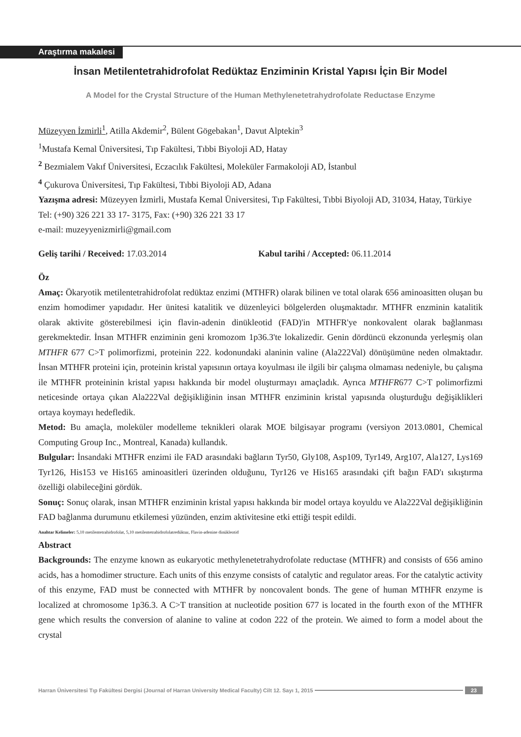Araştırma makalesi
İnsan Metilentetrahidrofolat Redüktaz Enziminin Kristal Yapısı İçin Bir Model
A Model for the Crystal Structure of the Human Methylenetetrahydrofolate Reductase Enzyme
Müzeyyen İzmirli<sup>1</sup>, Atilla Akdemir<sup>2</sup>, Bülent Gögebakan<sup>1</sup>, Davut Alptekin<sup>3</sup>
<sup>1</sup> Mustafa Kemal Üniversitesi, Tıp Fakültesi, Tıbbi Biyoloji AD, Hatay
<sup>2</sup> Bezmialem Vakıf Üniversitesi, Eczacılık Fakültesi, Moleküler Farmakoloji AD, İstanbul
<sup>4</sup> Çukurova Üniversitesi, Tıp Fakültesi, Tıbbi Biyoloji AD, Adana
Yazışma adresi: Müzeyyen İzmirli, Mustafa Kemal Üniversitesi, Tıp Fakültesi, Tıbbi Biyoloji AD, 31034, Hatay, Türkiye Tel: (+90) 326 221 33 17- 3175, Fax: (+90) 326 221 33 17
e-mail: muzeyyenizmirli@gmail.com
Geliş tarihi / Received: 17.03.2014 Kabul tarihi / Accepted: 06.11.2014
Öz
Amaç: Ökaryotik metilentetrahidrofolat redüktaz enzimi (MTHFR) olarak bilinen ve total olarak 656 aminoasitten oluşan bu enzim homodimer yapıdadır. Her ünitesi katalitik ve düzenleyici bölgelerden oluşmaktadır. MTHFR enzminin katalitik olarak aktivite gösterebilmesi için flavin-adenin dinükleotid (FAD)'in MTHFR'ye nonkovalent olarak bağlanması gerekmektedir. İnsan MTHFR enziminin geni kromozom 1p36.3'te lokalizedir. Genin dördüncü ekzonunda yerleşmiş olan MTHFR 677 C>T polimorfizmi, proteinin 222. kodonundaki alaninin valine (Ala222Val) dönüşümüne neden olmaktadır. İnsan MTHFR proteini için, proteinin kristal yapısının ortaya koyulması ile ilgili bir çalışma olmaması nedeniyle, bu çalışma ile MTHFR proteininin kristal yapısı hakkında bir model oluşturmayı amaçladık. Ayrıca MTHFR677 C>T polimorfizmi neticesinde ortaya çıkan Ala222Val değişikliğinin insan MTHFR enziminin kristal yapısında oluşturduğu değişiklikleri ortaya koymayı hedefledik.
Metod: Bu amaçla, moleküler modelleme teknikleri olarak MOE bilgisayar programı (versiyon 2013.0801, Chemical Computing Group Inc., Montreal, Kanada) kullandık.
Bulgular: İnsandaki MTHFR enzimi ile FAD arasındaki bağların Tyr50, Gly108, Asp109, Tyr149, Arg107, Ala127, Lys169 Tyr126, His153 ve His165 aminoasitleri üzerinden olduğunu, Tyr126 ve His165 arasındaki çift bağın FAD'ı sıkıştırma özelliği olabileceğini gördük.
Sonuç: Sonuç olarak, insan MTHFR enziminin kristal yapısı hakkında bir model ortaya koyuldu ve Ala222Val değişikliğinin FAD bağlanma durumunu etkilemesi yüzünden, enzim aktivitesine etki ettiği tespit edildi.
Anahtar Kelimeler: 5,10 metilentetrahidrofolat, 5,10 metilentetrahidrofolatredüktaz, Flavin-adenine dinükleotid
Abstract
Backgrounds: The enzyme known as eukaryotic methylenetetrahydrofolate reductase (MTHFR) and consists of 656 amino acids, has a homodimer structure. Each units of this enzyme consists of catalytic and regulator areas. For the catalytic activity of this enzyme, FAD must be connected with MTHFR by noncovalent bonds. The gene of human MTHFR enzyme is localized at chromosome 1p36.3. A C>T transition at nucleotide position 677 is located in the fourth exon of the MTHFR gene which results the conversion of alanine to valine at codon 222 of the protein. We aimed to form a model about the crystal
Harran Üniversitesi Tıp Fakültesi Dergisi (Journal of Harran University Medical Faculty) Cilt 12. Sayı 1, 2015 23